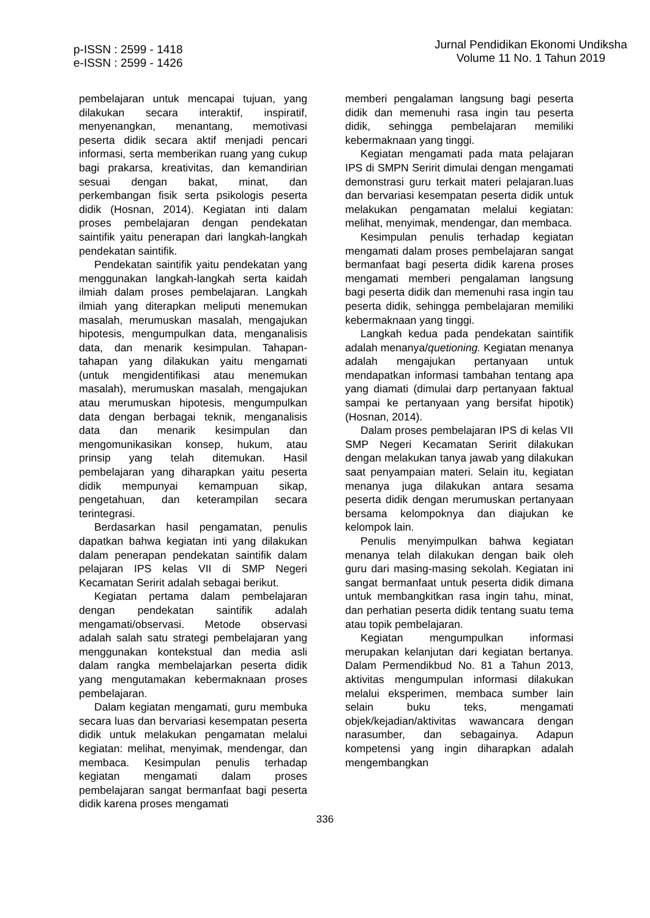p-ISSN : 2599 - 1418
e-ISSN : 2599 - 1426
Jurnal Pendidikan Ekonomi Undiksha
Volume 11 No. 1 Tahun 2019
pembelajaran untuk mencapai tujuan, yang dilakukan secara interaktif, inspiratif, menyenangkan, menantang, memotivasi peserta didik secara aktif menjadi pencari informasi, serta memberikan ruang yang cukup bagi prakarsa, kreativitas, dan kemandirian sesuai dengan bakat, minat, dan perkembangan fisik serta psikologis peserta didik (Hosnan, 2014). Kegiatan inti dalam proses pembelajaran dengan pendekatan saintifik yaitu penerapan dari langkah-langkah pendekatan saintifik.
Pendekatan saintifik yaitu pendekatan yang menggunakan langkah-langkah serta kaidah ilmiah dalam proses pembelajaran. Langkah ilmiah yang diterapkan meliputi menemukan masalah, merumuskan masalah, mengajukan hipotesis, mengumpulkan data, menganalisis data, dan menarik kesimpulan. Tahapan-tahapan yang dilakukan yaitu mengamati (untuk mengidentifikasi atau menemukan masalah), merumuskan masalah, mengajukan atau merumuskan hipotesis, mengumpulkan data dengan berbagai teknik, menganalisis data dan menarik kesimpulan dan mengomunikasikan konsep, hukum, atau prinsip yang telah ditemukan. Hasil pembelajaran yang diharapkan yaitu peserta didik mempunyai kemampuan sikap, pengetahuan, dan keterampilan secara terintegrasi.
Berdasarkan hasil pengamatan, penulis dapatkan bahwa kegiatan inti yang dilakukan dalam penerapan pendekatan saintifik dalam pelajaran IPS kelas VII di SMP Negeri Kecamatan Seririt adalah sebagai berikut.
Kegiatan pertama dalam pembelajaran dengan pendekatan saintifik adalah mengamati/observasi. Metode observasi adalah salah satu strategi pembelajaran yang menggunakan kontekstual dan media asli dalam rangka membelajarkan peserta didik yang mengutamakan kebermaknaan proses pembelajaran.
Dalam kegiatan mengamati, guru membuka secara luas dan bervariasi kesempatan peserta didik untuk melakukan pengamatan melalui kegiatan: melihat, menyimak, mendengar, dan membaca. Kesimpulan penulis terhadap kegiatan mengamati dalam proses pembelajaran sangat bermanfaat bagi peserta didik karena proses mengamati
memberi pengalaman langsung bagi peserta didik dan memenuhi rasa ingin tau peserta didik, sehingga pembelajaran memiliki kebermaknaan yang tinggi.
Kegiatan mengamati pada mata pelajaran IPS di SMPN Seririt dimulai dengan mengamati demonstrasi guru terkait materi pelajaran.luas dan bervariasi kesempatan peserta didik untuk melakukan pengamatan melalui kegiatan: melihat, menyimak, mendengar, dan membaca.
Kesimpulan penulis terhadap kegiatan mengamati dalam proses pembelajaran sangat bermanfaat bagi peserta didik karena proses mengamati memberi pengalaman langsung bagi peserta didik dan memenuhi rasa ingin tau peserta didik, sehingga pembelajaran memiliki kebermaknaan yang tinggi.
Langkah kedua pada pendekatan saintifik adalah menanya/quetioning. Kegiatan menanya adalah mengajukan pertanyaan untuk mendapatkan informasi tambahan tentang apa yang diamati (dimulai darp pertanyaan faktual sampai ke pertanyaan yang bersifat hipotik) (Hosnan, 2014).
Dalam proses pembelajaran IPS di kelas VII SMP Negeri Kecamatan Seririt dilakukan dengan melakukan tanya jawab yang dilakukan saat penyampaian materi. Selain itu, kegiatan menanya juga dilakukan antara sesama peserta didik dengan merumuskan pertanyaan bersama kelompoknya dan diajukan ke kelompok lain.
Penulis menyimpulkan bahwa kegiatan menanya telah dilakukan dengan baik oleh guru dari masing-masing sekolah. Kegiatan ini sangat bermanfaat untuk peserta didik dimana untuk membangkitkan rasa ingin tahu, minat, dan perhatian peserta didik tentang suatu tema atau topik pembelajaran.
Kegiatan mengumpulkan informasi merupakan kelanjutan dari kegiatan bertanya. Dalam Permendikbud No. 81 a Tahun 2013, aktivitas mengumpulan informasi dilakukan melalui eksperimen, membaca sumber lain selain buku teks, mengamati objek/kejadian/aktivitas wawancara dengan narasumber, dan sebagainya. Adapun kompetensi yang ingin diharapkan adalah mengembangkan
336